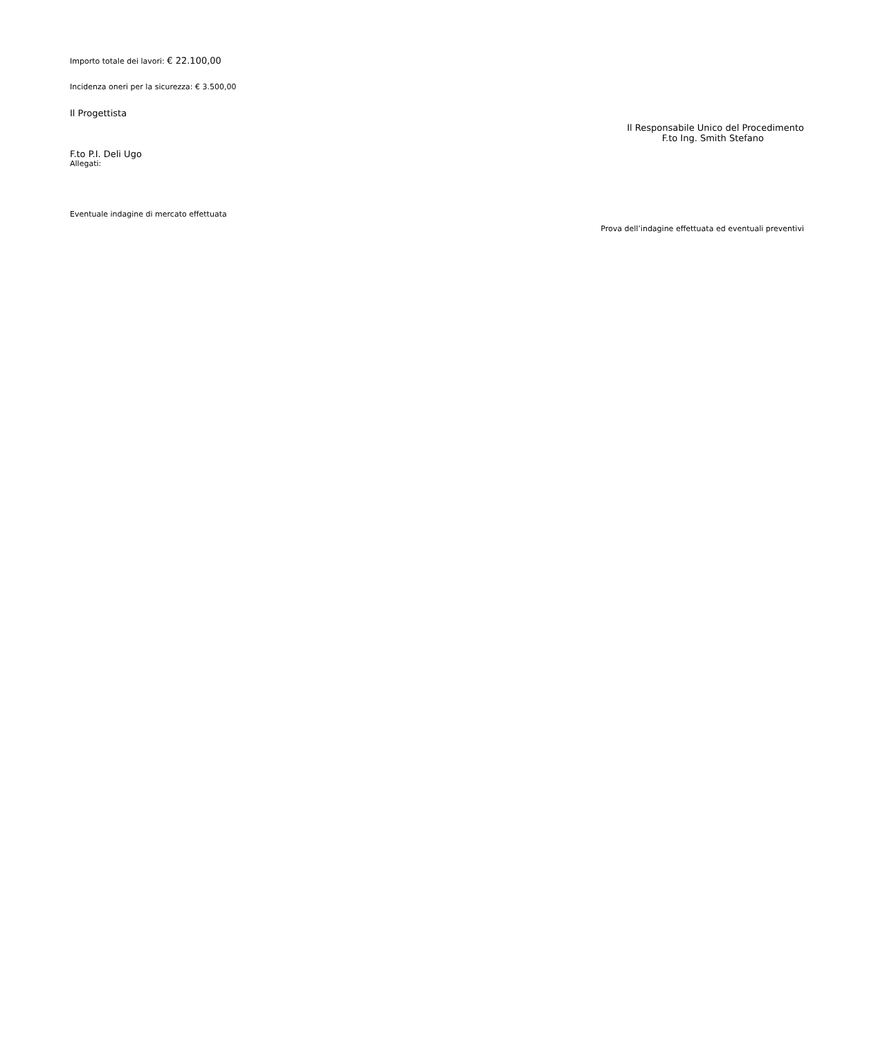Importo totale dei lavori: € 22.100,00
Incidenza oneri per la sicurezza: € 3.500,00
Il Progettista
Il Responsabile Unico del Procedimento
F.to Ing. Smith Stefano
F.to P.I. Deli Ugo
Allegati:
Eventuale indagine di mercato effettuata
Prova dell’indagine effettuata ed eventuali preventivi